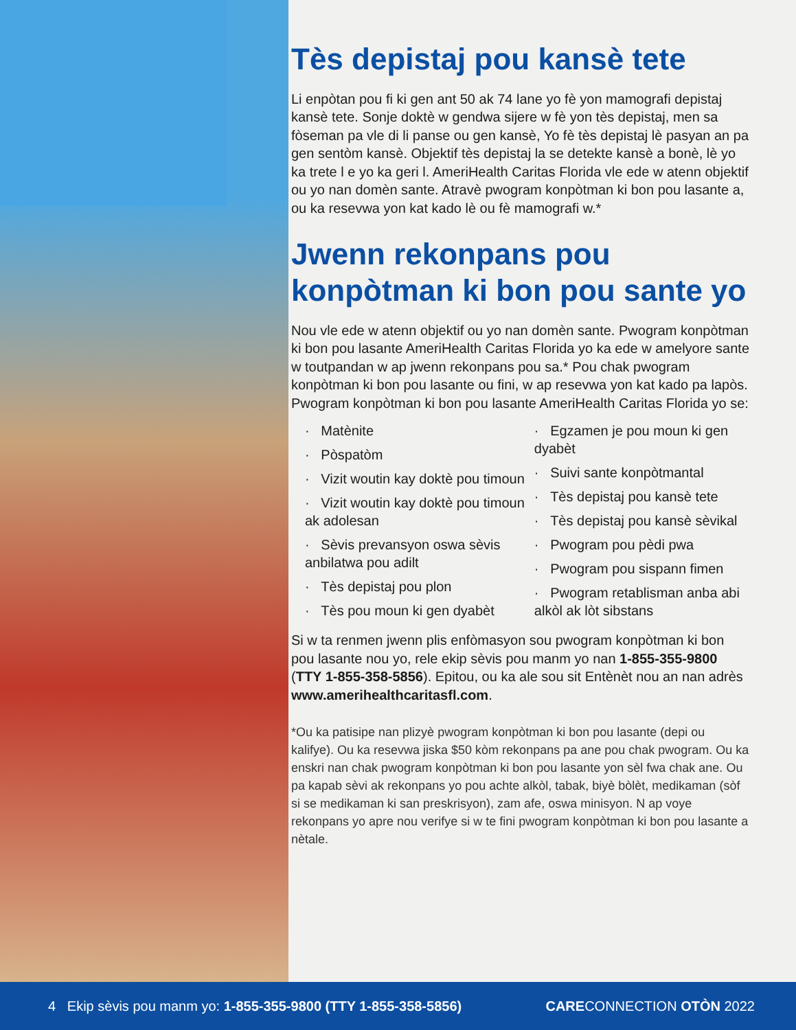Tès depistaj pou kansè tete
Li enpòtan pou fi ki gen ant 50 ak 74 lane yo fè yon mamografi depistaj kansè tete. Sonje doktè w gendwa sijere w fè yon tès depistaj, men sa fòseman pa vle di li panse ou gen kansè, Yo fè tès depistaj lè pasyan an pa gen sentòm kansè. Objektif tès depistaj la se detekte kansè a bonè, lè yo ka trete l e yo ka geri l. AmeriHealth Caritas Florida vle ede w atenn objektif ou yo nan domèn sante. Atravè pwogram konpòtman ki bon pou lasante a, ou ka resevwa yon kat kado lè ou fè mamografi w.*
Jwenn rekonpans pou konpòtman ki bon pou sante yo
Nou vle ede w atenn objektif ou yo nan domèn sante. Pwogram konpòtman ki bon pou lasante AmeriHealth Caritas Florida yo ka ede w amelyore sante w toutpandan w ap jwenn rekonpans pou sa.* Pou chak pwogram konpòtman ki bon pou lasante ou fini, w ap resevwa yon kat kado pa lapòs. Pwogram konpòtman ki bon pou lasante AmeriHealth Caritas Florida yo se:
· Matènite
· Pòspatòm
· Vizit woutin kay doktè pou timoun
· Vizit woutin kay doktè pou timoun ak adolesan
· Sèvis prevansyon oswa sèvis anbilatwa pou adilt
· Tès depistaj pou plon
· Tès pou moun ki gen dyabèt
· Egzamen je pou moun ki gen dyabèt
· Suivi sante konpòtmantal
· Tès depistaj pou kansè tete
· Tès depistaj pou kansè sèvikal
· Pwogram pou pèdi pwa
· Pwogram pou sispann fimen
· Pwogram retablisman anba abi alkòl ak lòt sibstans
Si w ta renmen jwenn plis enfòmasyon sou pwogram konpòtman ki bon pou lasante nou yo, rele ekip sèvis pou manm yo nan 1-855-355-9800 (TTY 1-855-358-5856). Epitou, ou ka ale sou sit Entènèt nou an nan adrès www.amerihealthcaritasfl.com.
*Ou ka patisipe nan plizyè pwogram konpòtman ki bon pou lasante (depi ou kalifye). Ou ka resevwa jiska $50 kòm rekonpans pa ane pou chak pwogram. Ou ka enskri nan chak pwogram konpòtman ki bon pou lasante yon sèl fwa chak ane. Ou pa kapab sèvi ak rekonpans yo pou achte alkòl, tabak, biyè bòlèt, medikaman (sòf si se medikaman ki san preskrisyon), zam afe, oswa minisyon. N ap voye rekonpans yo apre nou verifye si w te fini pwogram konpòtman ki bon pou lasante a nètale.
4 Ekip sèvis pou manm yo: 1-855-355-9800 (TTY 1-855-358-5856) CARECONNECTION OTÒN 2022